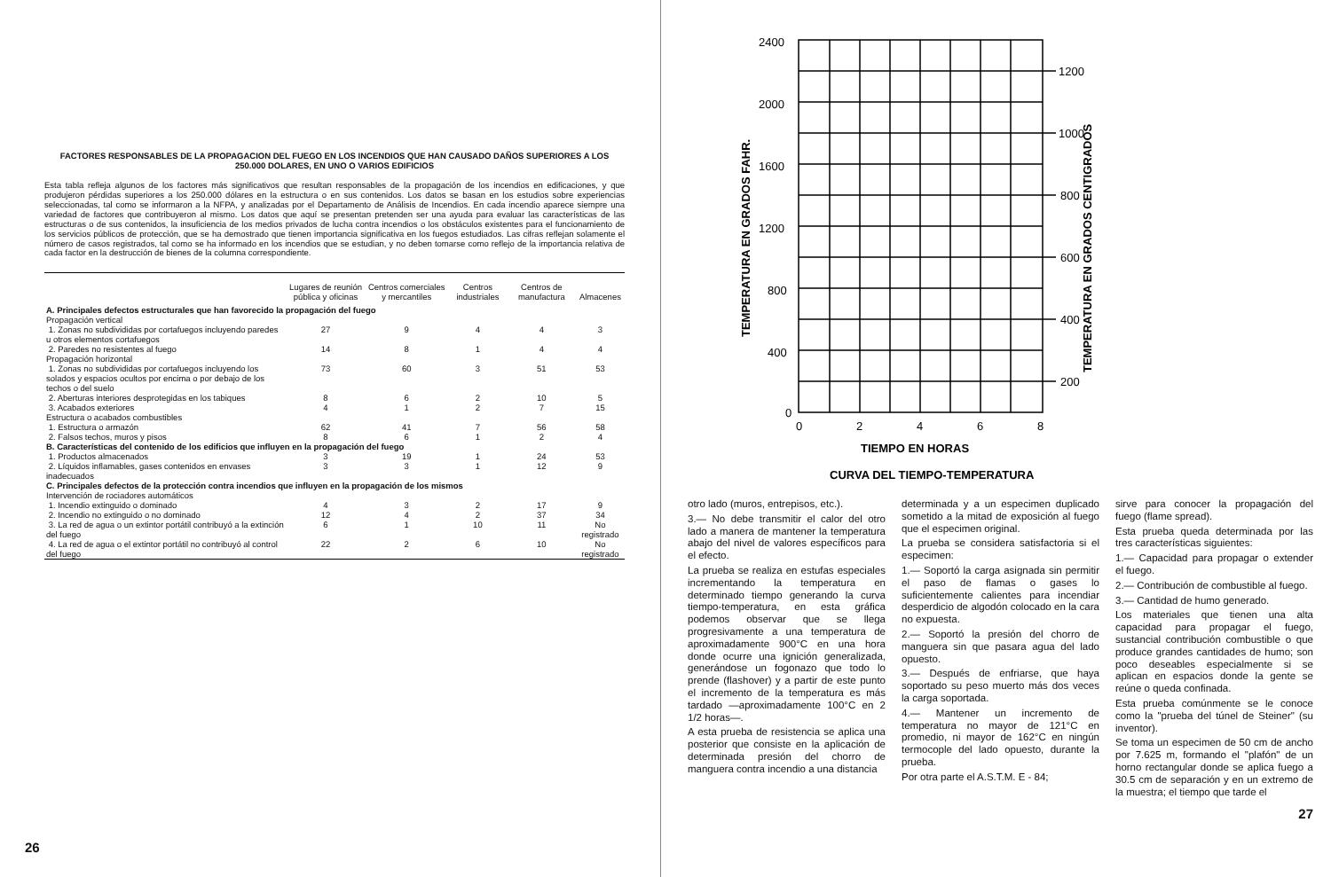FACTORES RESPONSABLES DE LA PROPAGACION DEL FUEGO EN LOS INCENDIOS QUE HAN CAUSADO DAÑOS SUPERIORES A LOS 250.000 DOLARES, EN UNO O VARIOS EDIFICIOS
Esta tabla refleja algunos de los factores más significativos que resultan responsables de la propagación de los incendios en edificaciones, y que produjeron pérdidas superiores a los 250.000 dólares en la estructura o en sus contenidos. Los datos se basan en los estudios sobre experiencias seleccionadas, tal como se informaron a la NFPA, y analizadas por el Departamento de Análisis de Incendios. En cada incendio aparece siempre una variedad de factores que contribuyeron al mismo. Los datos que aquí se presentan pretenden ser una ayuda para evaluar las características de las estructuras o de sus contenidos, la insuficiencia de los medios privados de lucha contra incendios o los obstáculos existentes para el funcionamiento de los servicios públicos de protección, que se ha demostrado que tienen importancia significativa en los fuegos estudiados. Las cifras reflejan solamente el número de casos registrados, tal como se ha informado en los incendios que se estudian, y no deben tomarse como reflejo de la importancia relativa de cada factor en la destrucción de bienes de la columna correspondiente.
| | Lugares de reunión pública y oficinas | Centros comerciales y mercantiles | Centros industriales | Centros de manufactura | Almacenes |
| --- | --- | --- | --- | --- | --- |
| A. Principales defectos estructurales que han favorecido la propagación del fuego | | | | | |
| Propagación vertical | | | | | |
| 1. Zonas no subdivididas por cortafuegos incluyendo paredes u otros elementos cortafuegos | 27 | 9 | 4 | 4 | 3 |
| 2. Paredes no resistentes al fuego | 14 | 8 | 1 | 4 | 4 |
| Propagación horizontal | | | | | |
| 1. Zonas no subdivididas por cortafuegos incluyendo los solados y espacios ocultos por encima o por debajo de los techos o del suelo | 73 | 60 | 3 | 51 | 53 |
| 2. Aberturas interiores desprotegidas en los tabiques | 8 | 6 | 2 | 10 | 5 |
| 3. Acabados exteriores | 4 | 1 | 2 | 7 | 15 |
| Estructura o acabados combustibles | | | | | |
| 1. Estructura o armazón | 62 | 41 | 7 | 56 | 58 |
| 2. Falsos techos, muros y pisos | 8 | 6 | 1 | 2 | 4 |
| B. Características del contenido de los edificios que influyen en la propagación del fuego | | | | | |
| 1. Productos almacenados | 3 | 19 | 1 | 24 | 53 |
| 2. Líquidos inflamables, gases contenidos en envases inadecuados | 3 | 3 | 1 | 12 | 9 |
| C. Principales defectos de la protección contra incendios que influyen en la propagación de los mismos | | | | | |
| Intervención de rociadores automáticos | | | | | |
| 1. Incendio extinguido o dominado | 4 | 3 | 2 | 17 | 9 |
| 2. Incendio no extinguido o no dominado | 12 | 4 | 2 | 37 | 34 |
| 3. La red de agua o un extintor portátil contribuyó a la extinción del fuego | 6 | 1 | 10 | 11 | No registrado |
| 4. La red de agua o el extintor portátil no contribuyó al control del fuego | 22 | 2 | 6 | 10 | No registrado |
26
2400
2000
1600
1200
800
400
0
1200
1000
800
600
400
200
0
2
4
6
8
TEMPERATURA EN GRADOS FAHR.
TEMPERATURA EN GRADOS CENTIGRADOS
TIEMPO EN HORAS
CURVA DEL TIEMPO-TEMPERATURA
otro lado (muros, entrepisos, etc.).
3.— No debe transmitir el calor del otro lado a manera de mantener la temperatura abajo del nivel de valores específicos para el efecto.
La prueba se realiza en estufas especiales incrementando la temperatura en determinado tiempo generando la curva tiempo-temperatura, en esta gráfica podemos observar que se llega progresivamente a una temperatura de aproximadamente 900°C en una hora donde ocurre una ignición generalizada, generándose un fogonazo que todo lo prende (flashover) y a partir de este punto el incremento de la temperatura es más tardado —aproximadamente 100°C en 2 1/2 horas—.
A esta prueba de resistencia se aplica una posterior que consiste en la aplicación de determinada presión del chorro de manguera contra incendio a una distancia
determinada y a un especimen duplicado sometido a la mitad de exposición al fuego que el especimen original.
La prueba se considera satisfactoria si el especimen:
1.— Soportó la carga asignada sin permitir el paso de flamas o gases lo suficientemente calientes para incendiar desperdicio de algodón colocado en la cara no expuesta.
2.— Soportó la presión del chorro de manguera sin que pasara agua del lado opuesto.
3.— Después de enfriarse, que haya soportado su peso muerto más dos veces la carga soportada.
4.— Mantener un incremento de temperatura no mayor de 121°C en promedio, ni mayor de 162°C en ningún termocople del lado opuesto, durante la prueba.
Por otra parte el A.S.T.M. E - 84;
sirve para conocer la propagación del fuego (flame spread).
Esta prueba queda determinada por las tres características siguientes:
1.— Capacidad para propagar o extender el fuego.
2.— Contribución de combustible al fuego.
3.— Cantidad de humo generado.
Los materiales que tienen una alta capacidad para propagar el fuego, sustancial contribución combustible o que produce grandes cantidades de humo; son poco deseables especialmente si se aplican en espacios donde la gente se reúne o queda confinada.
Esta prueba comúnmente se le conoce como la "prueba del túnel de Steiner" (su inventor).
Se toma un especimen de 50 cm de ancho por 7.625 m, formando el "plafón" de un horno rectangular donde se aplica fuego a 30.5 cm de separación y en un extremo de la muestra; el tiempo que tarde el
27